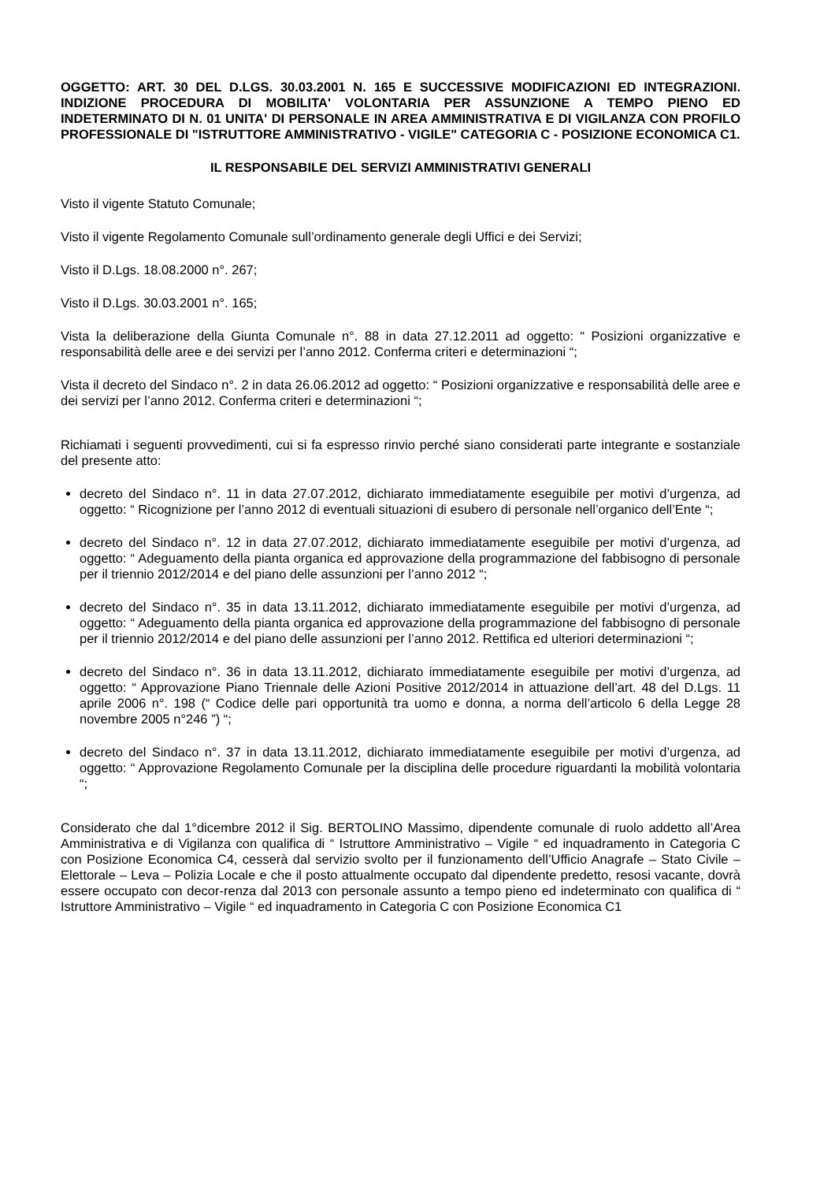OGGETTO: ART. 30 DEL D.LGS. 30.03.2001 N. 165 E SUCCESSIVE MODIFICAZIONI ED INTEGRAZIONI. INDIZIONE PROCEDURA DI MOBILITA' VOLONTARIA PER ASSUNZIONE A TEMPO PIENO ED INDETERMINATO DI N. 01 UNITA' DI PERSONALE IN AREA AMMINISTRATIVA E DI VIGILANZA CON PROFILO PROFESSIONALE DI "ISTRUTTORE AMMINISTRATIVO - VIGILE" CATEGORIA C - POSIZIONE ECONOMICA C1.
IL RESPONSABILE DEL SERVIZI AMMINISTRATIVI GENERALI
Visto il vigente Statuto Comunale;
Visto il vigente Regolamento Comunale sull’ordinamento generale degli Uffici e dei Servizi;
Visto il D.Lgs. 18.08.2000 n°. 267;
Visto il D.Lgs. 30.03.2001 n°. 165;
Vista la deliberazione della Giunta Comunale n°. 88 in data 27.12.2011 ad oggetto: “ Posizioni organizzative e responsabilità delle aree e dei servizi per l’anno 2012. Conferma criteri e determinazioni “;
Vista il decreto del Sindaco n°. 2 in data 26.06.2012 ad oggetto: “ Posizioni organizzative e responsabilità delle aree e dei servizi per l’anno 2012. Conferma criteri e determinazioni “;
Richiamati i seguenti provvedimenti, cui si fa espresso rinvio perché siano considerati parte integrante e sostanziale del presente atto:
decreto del Sindaco n°. 11 in data 27.07.2012, dichiarato immediatamente eseguibile per motivi d’urgenza, ad oggetto: “ Ricognizione per l’anno 2012 di eventuali situazioni di esubero di personale nell’organico dell’Ente “;
decreto del Sindaco n°. 12 in data 27.07.2012, dichiarato immediatamente eseguibile per motivi d’urgenza, ad oggetto: “ Adeguamento della pianta organica ed approvazione della programmazione del fabbisogno di personale per il triennio 2012/2014 e del piano delle assunzioni per l’anno 2012 “;
decreto del Sindaco n°. 35 in data 13.11.2012, dichiarato immediatamente eseguibile per motivi d’urgenza, ad oggetto: “ Adeguamento della pianta organica ed approvazione della programmazione del fabbisogno di personale per il triennio 2012/2014 e del piano delle assunzioni per l’anno 2012. Rettifica ed ulteriori determinazioni “;
decreto del Sindaco n°. 36 in data 13.11.2012, dichiarato immediatamente eseguibile per motivi d’urgenza, ad oggetto: “ Approvazione Piano Triennale delle Azioni Positive 2012/2014 in attuazione dell’art. 48 del D.Lgs. 11 aprile 2006 n°. 198 (“ Codice delle pari opportunità tra uomo e donna, a norma dell’articolo 6 della Legge 28 novembre 2005 n°246 ”) “;
decreto del Sindaco n°. 37 in data 13.11.2012, dichiarato immediatamente eseguibile per motivi d’urgenza, ad oggetto: “ Approvazione Regolamento Comunale per la disciplina delle procedure riguardanti la mobilità volontaria “;
Considerato che dal 1°dicembre 2012 il Sig. BERTOLINO Massimo, dipendente comunale di ruolo addetto all’Area Amministrativa e di Vigilanza con qualifica di “ Istruttore Amministrativo – Vigile “ ed inquadramento in Categoria C con Posizione Economica C4, cesserà dal servizio svolto per il funzionamento dell’Ufficio Anagrafe – Stato Civile – Elettorale – Leva – Polizia Locale e che il posto attualmente occupato dal dipendente predetto, resosi vacante, dovrà essere occupato con decor-renza dal 2013 con personale assunto a tempo pieno ed indeterminato con qualifica di “ Istruttore Amministrativo – Vigile “ ed inquadramento in Categoria C con Posizione Economica C1